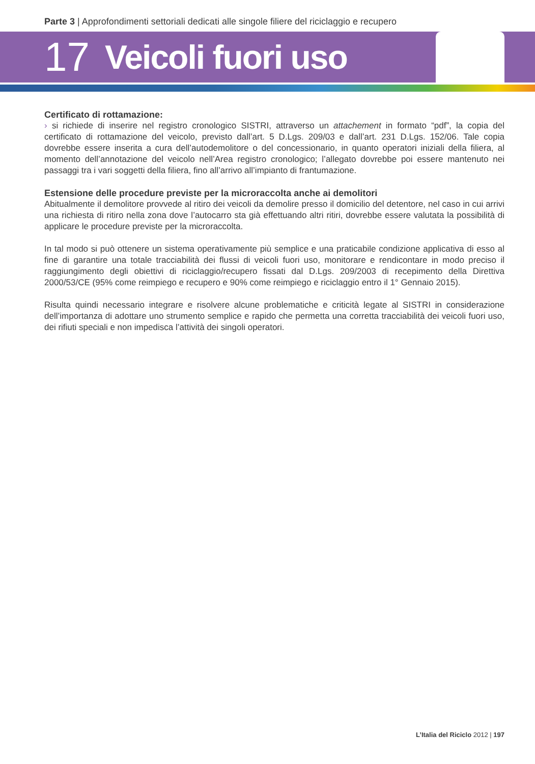Parte 3 | Approfondimenti settoriali dedicati alle singole filiere del riciclaggio e recupero
17 Veicoli fuori uso
Certificato di rottamazione:
› si richiede di inserire nel registro cronologico SISTRI, attraverso un attachement in formato “pdf”, la copia del certificato di rottamazione del veicolo, previsto dall’art. 5 D.Lgs. 209/03 e dall’art. 231 D.Lgs. 152/06. Tale copia dovrebbe essere inserita a cura dell’autodemolitore o del concessionario, in quanto operatori iniziali della filiera, al momento dell’annotazione del veicolo nell’Area registro cronologico; l’allegato dovrebbe poi essere mantenuto nei passaggi tra i vari soggetti della filiera, fino all’arrivo all’impianto di frantumazione.
Estensione delle procedure previste per la microraccolta anche ai demolitori
Abitualmente il demolitore provvede al ritiro dei veicoli da demolire presso il domicilio del detentore, nel caso in cui arrivi una richiesta di ritiro nella zona dove l’autocarro sta già effettuando altri ritiri, dovrebbe essere valutata la possibilità di applicare le procedure previste per la microraccolta.
In tal modo si può ottenere un sistema operativamente più semplice e una praticabile condizione applicativa di esso al fine di garantire una totale tracciabilità dei flussi di veicoli fuori uso, monitorare e rendicontare in modo preciso il raggiungimento degli obiettivi di riciclaggio/recupero fissati dal D.Lgs. 209/2003 di recepimento della Direttiva 2000/53/CE (95% come reimpiego e recupero e 90% come reimpiego e riciclaggio entro il 1° Gennaio 2015).
Risulta quindi necessario integrare e risolvere alcune problematiche e criticità legate al SISTRI in considerazione dell’importanza di adottare uno strumento semplice e rapido che permetta una corretta tracciabilità dei veicoli fuori uso, dei rifiuti speciali e non impedisca l’attività dei singoli operatori.
L’Italia del Riciclo 2012 | 197